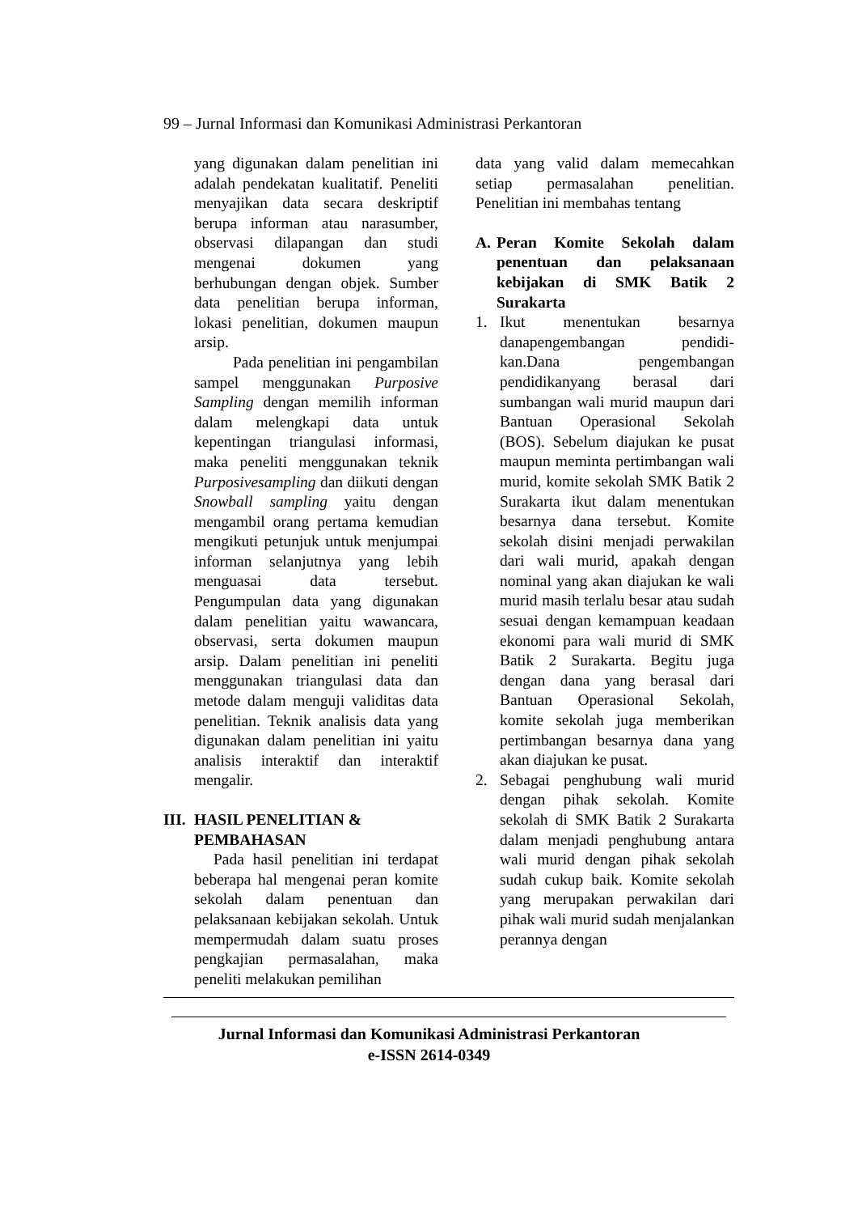99 – Jurnal Informasi dan Komunikasi Administrasi Perkantoran
yang digunakan dalam penelitian ini adalah pendekatan kualitatif. Peneliti menyajikan data secara deskriptif berupa informan atau narasumber, observasi dilapangan dan studi mengenai dokumen yang berhubungan dengan objek. Sumber data penelitian berupa informan, lokasi penelitian, dokumen maupun arsip.
Pada penelitian ini pengambilan sampel menggunakan Purposive Sampling dengan memilih informan dalam melengkapi data untuk kepentingan triangulasi informasi, maka peneliti menggunakan teknik Purposivesampling dan diikuti dengan Snowball sampling yaitu dengan mengambil orang pertama kemudian mengikuti petunjuk untuk menjumpai informan selanjutnya yang lebih menguasai data tersebut. Pengumpulan data yang digunakan dalam penelitian yaitu wawancara, observasi, serta dokumen maupun arsip. Dalam penelitian ini peneliti menggunakan triangulasi data dan metode dalam menguji validitas data penelitian. Teknik analisis data yang digunakan dalam penelitian ini yaitu analisis interaktif dan interaktif mengalir.
III. HASIL PENELITIAN & PEMBAHASAN
Pada hasil penelitian ini terdapat beberapa hal mengenai peran komite sekolah dalam penentuan dan pelaksanaan kebijakan sekolah. Untuk mempermudah dalam suatu proses pengkajian permasalahan, maka peneliti melakukan pemilihan
data yang valid dalam memecahkan setiap permasalahan penelitian. Penelitian ini membahas tentang
A. Peran Komite Sekolah dalam penentuan dan pelaksanaan kebijakan di SMK Batik 2 Surakarta
1. Ikut menentukan besarnya danapengembangan pendidi-kan.Dana pengembangan pendidikanyang berasal dari sumbangan wali murid maupun dari Bantuan Operasional Sekolah (BOS). Sebelum diajukan ke pusat maupun meminta pertimbangan wali murid, komite sekolah SMK Batik 2 Surakarta ikut dalam menentukan besarnya dana tersebut. Komite sekolah disini menjadi perwakilan dari wali murid, apakah dengan nominal yang akan diajukan ke wali murid masih terlalu besar atau sudah sesuai dengan kemampuan keadaan ekonomi para wali murid di SMK Batik 2 Surakarta. Begitu juga dengan dana yang berasal dari Bantuan Operasional Sekolah, komite sekolah juga memberikan pertimbangan besarnya dana yang akan diajukan ke pusat.
2. Sebagai penghubung wali murid dengan pihak sekolah. Komite sekolah di SMK Batik 2 Surakarta dalam menjadi penghubung antara wali murid dengan pihak sekolah sudah cukup baik. Komite sekolah yang merupakan perwakilan dari pihak wali murid sudah menjalankan perannya dengan
Jurnal Informasi dan Komunikasi Administrasi Perkantoran
e-ISSN 2614-0349